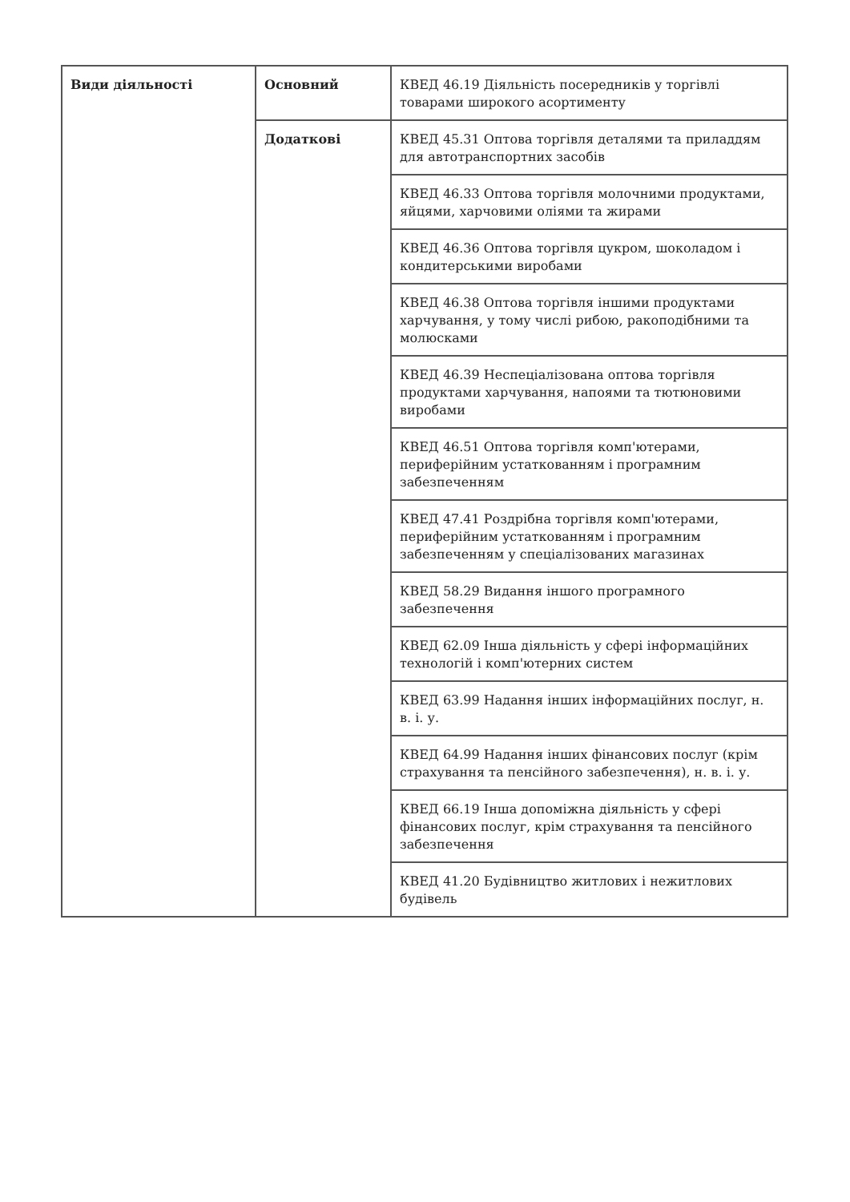| Види діяльності | Основний | КВЕД 46.19 Діяльність посередників у торгівлі товарами широкого асортименту |
| | Додаткові | КВЕД 45.31 Оптова торгівля деталями та приладдям для автотранспортних засобів |
| | | КВЕД 46.33 Оптова торгівля молочними продуктами, яйцями, харчовими оліями та жирами |
| | | КВЕД 46.36 Оптова торгівля цукром, шоколадом і кондитерськими виробами |
| | | КВЕД 46.38 Оптова торгівля іншими продуктами харчування, у тому числі рибою, ракоподібними та молюсками |
| | | КВЕД 46.39 Неспеціалізована оптова торгівля продуктами харчування, напоями та тютюновими виробами |
| | | КВЕД 46.51 Оптова торгівля комп'ютерами, периферійним устаткованням і програмним забезпеченням |
| | | КВЕД 47.41 Роздрібна торгівля комп'ютерами, периферійним устаткованням і програмним забезпеченням у спеціалізованих магазинах |
| | | КВЕД 58.29 Видання іншого програмного забезпечення |
| | | КВЕД 62.09 Інша діяльність у сфері інформаційних технологій і комп'ютерних систем |
| | | КВЕД 63.99 Надання інших інформаційних послуг, н. в. і. у. |
| | | КВЕД 64.99 Надання інших фінансових послуг (крім страхування та пенсійного забезпечення), н. в. і. у. |
| | | КВЕД 66.19 Інша допоміжна діяльність у сфері фінансових послуг, крім страхування та пенсійного забезпечення |
| | | КВЕД 41.20 Будівництво житлових і нежитлових будівель |